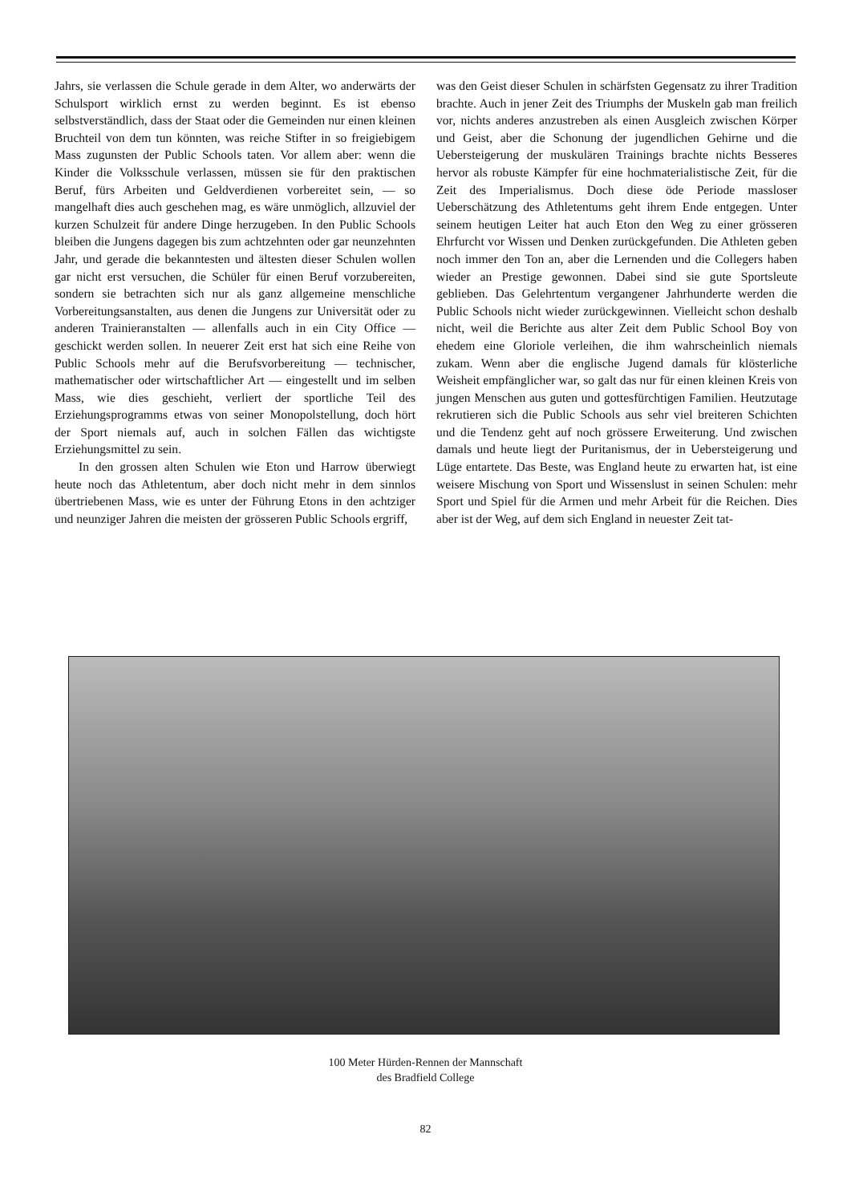Jahrs, sie verlassen die Schule gerade in dem Alter, wo anderwärts der Schulsport wirklich ernst zu werden beginnt. Es ist ebenso selbstverständlich, dass der Staat oder die Gemeinden nur einen kleinen Bruchteil von dem tun könnten, was reiche Stifter in so freigiebigem Mass zugunsten der Public Schools taten. Vor allem aber: wenn die Kinder die Volksschule verlassen, müssen sie für den praktischen Beruf, fürs Arbeiten und Geldverdienen vorbereitet sein, — so mangelhaft dies auch geschehen mag, es wäre unmöglich, allzuviel der kurzen Schulzeit für andere Dinge herzugeben. In den Public Schools bleiben die Jungens dagegen bis zum achtzehnten oder gar neunzehnten Jahr, und gerade die bekanntesten und ältesten dieser Schulen wollen gar nicht erst versuchen, die Schüler für einen Beruf vorzubereiten, sondern sie betrachten sich nur als ganz allgemeine menschliche Vorbereitungsanstalten, aus denen die Jungens zur Universität oder zu anderen Trainieranstalten — allenfalls auch in ein City Office — geschickt werden sollen. In neuerer Zeit erst hat sich eine Reihe von Public Schools mehr auf die Berufsvorbereitung — technischer, mathematischer oder wirtschaftlicher Art — eingestellt und im selben Mass, wie dies geschieht, verliert der sportliche Teil des Erziehungsprogramms etwas von seiner Monopolstellung, doch hört der Sport niemals auf, auch in solchen Fällen das wichtigste Erziehungsmittel zu sein.
In den grossen alten Schulen wie Eton und Harrow überwiegt heute noch das Athletentum, aber doch nicht mehr in dem sinnlos übertriebenen Mass, wie es unter der Führung Etons in den achtziger und neunziger Jahren die meisten der grösseren Public Schools ergriff,
was den Geist dieser Schulen in schärfsten Gegensatz zu ihrer Tradition brachte. Auch in jener Zeit des Triumphs der Muskeln gab man freilich vor, nichts anderes anzustreben als einen Ausgleich zwischen Körper und Geist, aber die Schonung der jugendlichen Gehirne und die Uebersteigerung der muskulären Trainings brachte nichts Besseres hervor als robuste Kämpfer für eine hochmaterialistische Zeit, für die Zeit des Imperialismus. Doch diese öde Periode massloser Ueberschätzung des Athletentums geht ihrem Ende entgegen. Unter seinem heutigen Leiter hat auch Eton den Weg zu einer grösseren Ehrfurcht vor Wissen und Denken zurückgefunden. Die Athleten geben noch immer den Ton an, aber die Lernenden und die Collegers haben wieder an Prestige gewonnen. Dabei sind sie gute Sportsleute geblieben. Das Gelehrtentum vergangener Jahrhunderte werden die Public Schools nicht wieder zurückgewinnen. Vielleicht schon deshalb nicht, weil die Berichte aus alter Zeit dem Public School Boy von ehedem eine Gloriole verleihen, die ihm wahrscheinlich niemals zukam. Wenn aber die englische Jugend damals für klösterliche Weisheit empfänglicher war, so galt das nur für einen kleinen Kreis von jungen Menschen aus guten und gottesfürchtigen Familien. Heutzutage rekrutieren sich die Public Schools aus sehr viel breiteren Schichten und die Tendenz geht auf noch grössere Erweiterung. Und zwischen damals und heute liegt der Puritanismus, der in Uebersteigerung und Lüge entartete. Das Beste, was England heute zu erwarten hat, ist eine weisere Mischung von Sport und Wissenslust in seinen Schulen: mehr Sport und Spiel für die Armen und mehr Arbeit für die Reichen. Dies aber ist der Weg, auf dem sich England in neuester Zeit tat-
100 Meter Hürden-Rennen der Mannschaft
des Bradfield College
82